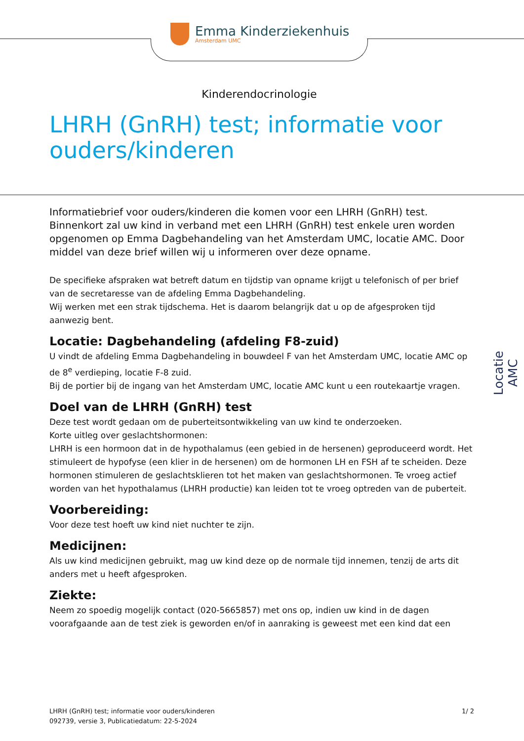Emma Kinderziekenhuis
Amsterdam UMC
Kinderendocrinologie
LHRH (GnRH) test; informatie voor
ouders/kinderen
Informatiebrief voor ouders/kinderen die komen voor een LHRH (GnRH) test. Binnenkort zal uw kind in verband met een LHRH (GnRH) test enkele uren worden opgenomen op Emma Dagbehandeling van het Amsterdam UMC, locatie AMC. Door middel van deze brief willen wij u informeren over deze opname.
De specifieke afspraken wat betreft datum en tijdstip van opname krijgt u telefonisch of per brief van de secretaresse van de afdeling Emma Dagbehandeling.
Wij werken met een strak tijdschema. Het is daarom belangrijk dat u op de afgesproken tijd aanwezig bent.
Locatie: Dagbehandeling (afdeling F8-zuid)
U vindt de afdeling Emma Dagbehandeling in bouwdeel F van het Amsterdam UMC, locatie AMC op de 8<sup>e</sup> verdieping, locatie F-8 zuid.
Bij de portier bij de ingang van het Amsterdam UMC, locatie AMC kunt u een routekaartje vragen.
Doel van de LHRH (GnRH) test
Deze test wordt gedaan om de puberteitsontwikkeling van uw kind te onderzoeken.
Korte uitleg over geslachtshormonen:
LHRH is een hormoon dat in de hypothalamus (een gebied in de hersenen) geproduceerd wordt. Het stimuleert de hypofyse (een klier in de hersenen) om de hormonen LH en FSH af te scheiden. Deze hormonen stimuleren de geslachtsklieren tot het maken van geslachtshormonen. Te vroeg actief worden van het hypothalamus (LHRH productie) kan leiden tot te vroeg optreden van de puberteit.
Voorbereiding:
Voor deze test hoeft uw kind niet nuchter te zijn.
Medicijnen:
Als uw kind medicijnen gebruikt, mag uw kind deze op de normale tijd innemen, tenzij de arts dit anders met u heeft afgesproken.
Ziekte:
Neem zo spoedig mogelijk contact (020-5665857) met ons op, indien uw kind in de dagen voorafgaande aan de test ziek is geworden en/of in aanraking is geweest met een kind dat een
Locatie AMC
LHRH (GnRH) test; informatie voor ouders/kinderen
092739, versie 3, Publicatiedatum: 22-5-2024
1/ 2